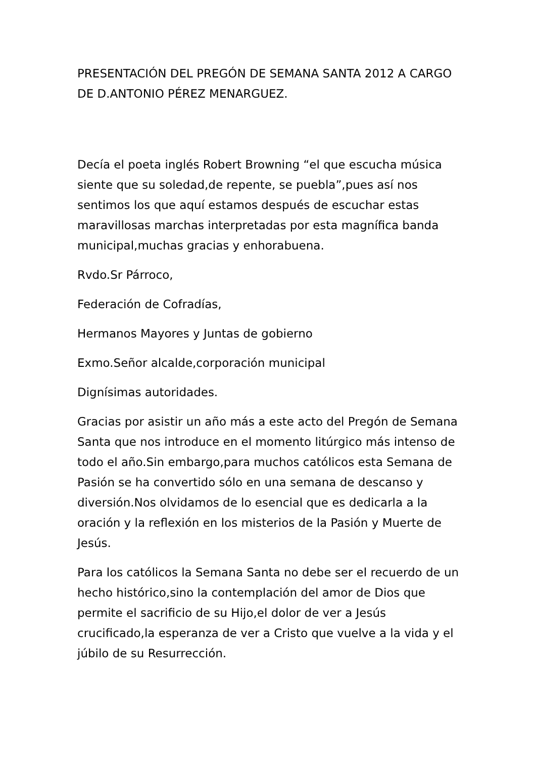PRESENTACIÓN DEL PREGÓN DE SEMANA SANTA 2012 A CARGO DE D.ANTONIO PÉREZ MENARGUEZ.
Decía el poeta inglés Robert Browning “el que escucha música siente que su soledad,de repente, se puebla”,pues así nos sentimos los que aquí estamos después de escuchar estas maravillosas marchas interpretadas por esta magnífica banda municipal,muchas gracias y enhorabuena.
Rvdo.Sr Párroco,
Federación de Cofradías,
Hermanos Mayores y Juntas de gobierno
Exmo.Señor alcalde,corporación municipal
Dignísimas autoridades.
Gracias por asistir un año más a este acto del Pregón de Semana Santa que nos introduce en el momento litúrgico más intenso de todo el año.Sin embargo,para muchos católicos esta Semana de Pasión se ha convertido sólo en una semana de descanso y diversión.Nos olvidamos de lo esencial que es dedicarla a la oración y la reflexión en los misterios de la Pasión y Muerte de Jesús.
Para los católicos la Semana Santa no debe ser el recuerdo de un hecho histórico,sino la contemplación del amor de Dios que permite el sacrificio de su Hijo,el dolor de ver a Jesús crucificado,la esperanza de ver a Cristo que vuelve a la vida y el júbilo de su Resurrección.